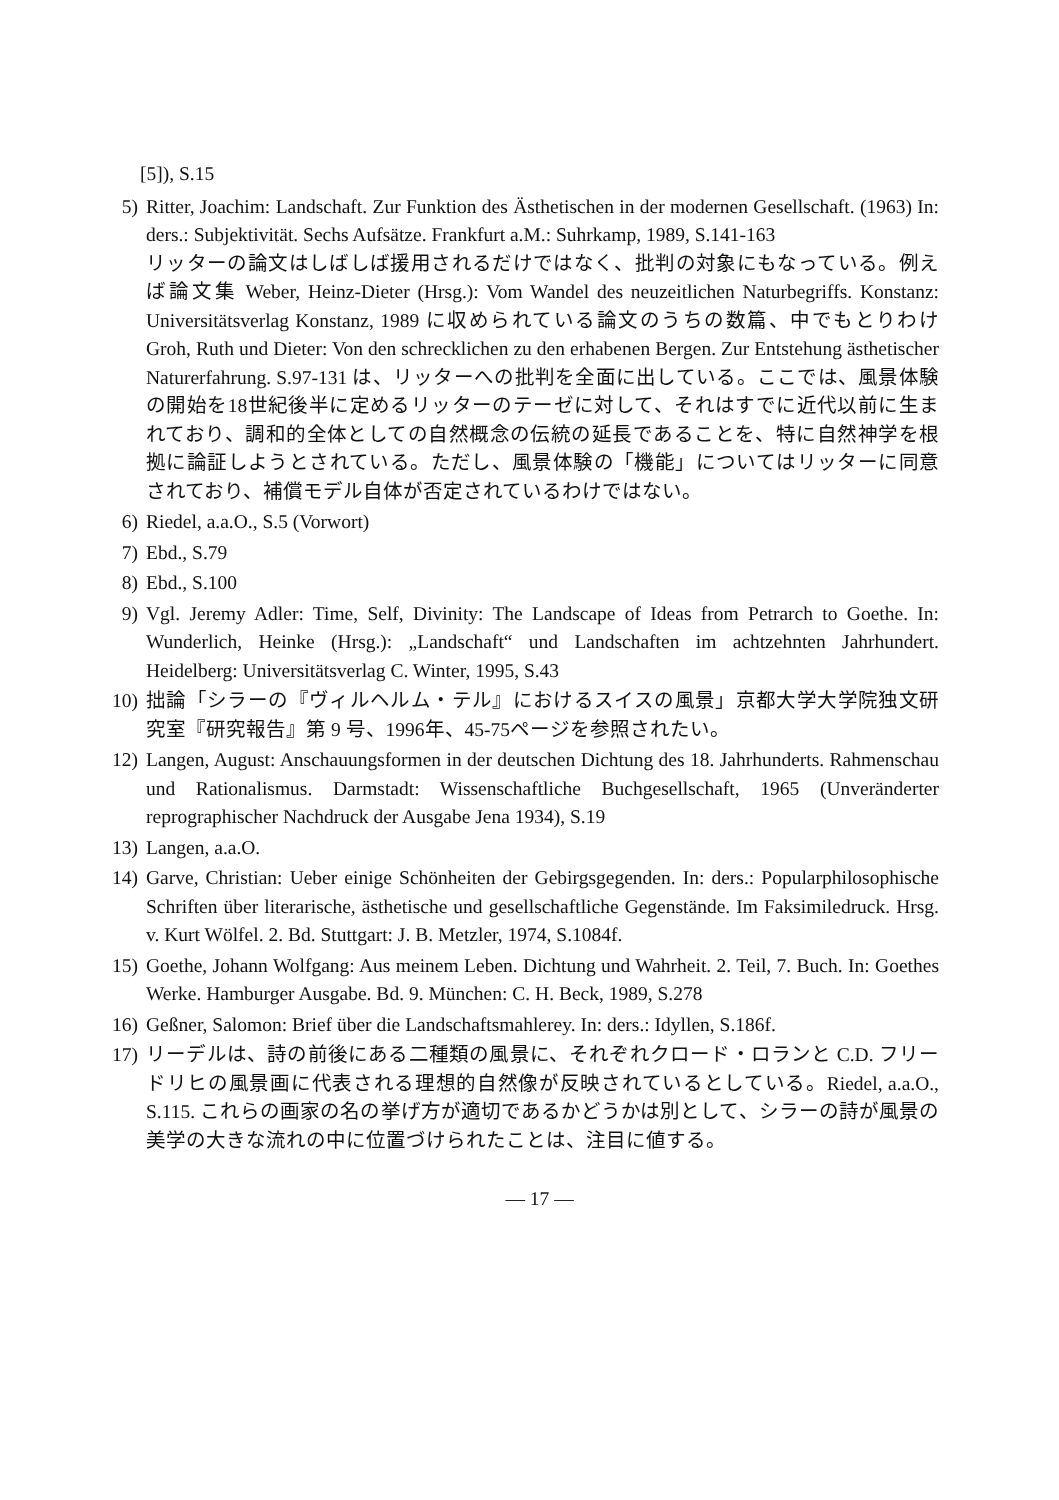[5]), S.15
5) Ritter, Joachim: Landschaft. Zur Funktion des Ästhetischen in der modernen Gesellschaft. (1963) In: ders.: Subjektivität. Sechs Aufsätze. Frankfurt a.M.: Suhrkamp, 1989, S.141-163
リッターの論文はしばしば援用されるだけではなく、批判の対象にもなっている。例えば論文集 Weber, Heinz-Dieter (Hrsg.): Vom Wandel des neuzeitlichen Naturbegriffs. Konstanz: Universitätsverlag Konstanz, 1989 に収められている論文のうちの数篇、中でもとりわけ Groh, Ruth und Dieter: Von den schrecklichen zu den erhabenen Bergen. Zur Entstehung ästhetischer Naturerfahrung. S.97-131 は、リッターへの批判を全面に出している。ここでは、風景体験の開始を18世紀後半に定めるリッターのテーゼに対して、それはすでに近代以前に生まれており、調和的全体としての自然概念の伝統の延長であることを、特に自然神学を根拠に論証しようとされている。ただし、風景体験の「機能」についてはリッターに同意されており、補償モデル自体が否定されているわけではない。
6) Riedel, a.a.O., S.5 (Vorwort)
7) Ebd., S.79
8) Ebd., S.100
9) Vgl. Jeremy Adler: Time, Self, Divinity: The Landscape of Ideas from Petrarch to Goethe. In: Wunderlich, Heinke (Hrsg.): „Landschaft“ und Landschaften im achtzehnten Jahrhundert. Heidelberg: Universitätsverlag C. Winter, 1995, S.43
10) 拙論「シラーの『ヴィルヘルム・テル』におけるスイスの風景」京都大学大学院独文研究室『研究報告』第 9 号、1996年、45-75ページを参照されたい。
12) Langen, August: Anschauungsformen in der deutschen Dichtung des 18. Jahrhunderts. Rahmenschau und Rationalismus. Darmstadt: Wissenschaftliche Buchgesellschaft, 1965 (Unveränderter reprographischer Nachdruck der Ausgabe Jena 1934), S.19
13) Langen, a.a.O.
14) Garve, Christian: Ueber einige Schönheiten der Gebirgsgegenden. In: ders.: Popularphilosophische Schriften über literarische, ästhetische und gesellschaftliche Gegenstände. Im Faksimiledruck. Hrsg. v. Kurt Wölfel. 2. Bd. Stuttgart: J. B. Metzler, 1974, S.1084f.
15) Goethe, Johann Wolfgang: Aus meinem Leben. Dichtung und Wahrheit. 2. Teil, 7. Buch. In: Goethes Werke. Hamburger Ausgabe. Bd. 9. München: C. H. Beck, 1989, S.278
16) Geßner, Salomon: Brief über die Landschaftsmahlerey. In: ders.: Idyllen, S.186f.
17) リーデルは、詩の前後にある二種類の風景に、それぞれクロード・ロランと C.D. フリードリヒの風景画に代表される理想的自然像が反映されているとしている。Riedel, a.a.O., S.115. これらの画家の名の挙げ方が適切であるかどうかは別として、シラーの詩が風景の美学の大きな流れの中に位置づけられたことは、注目に値する。
— 17 —